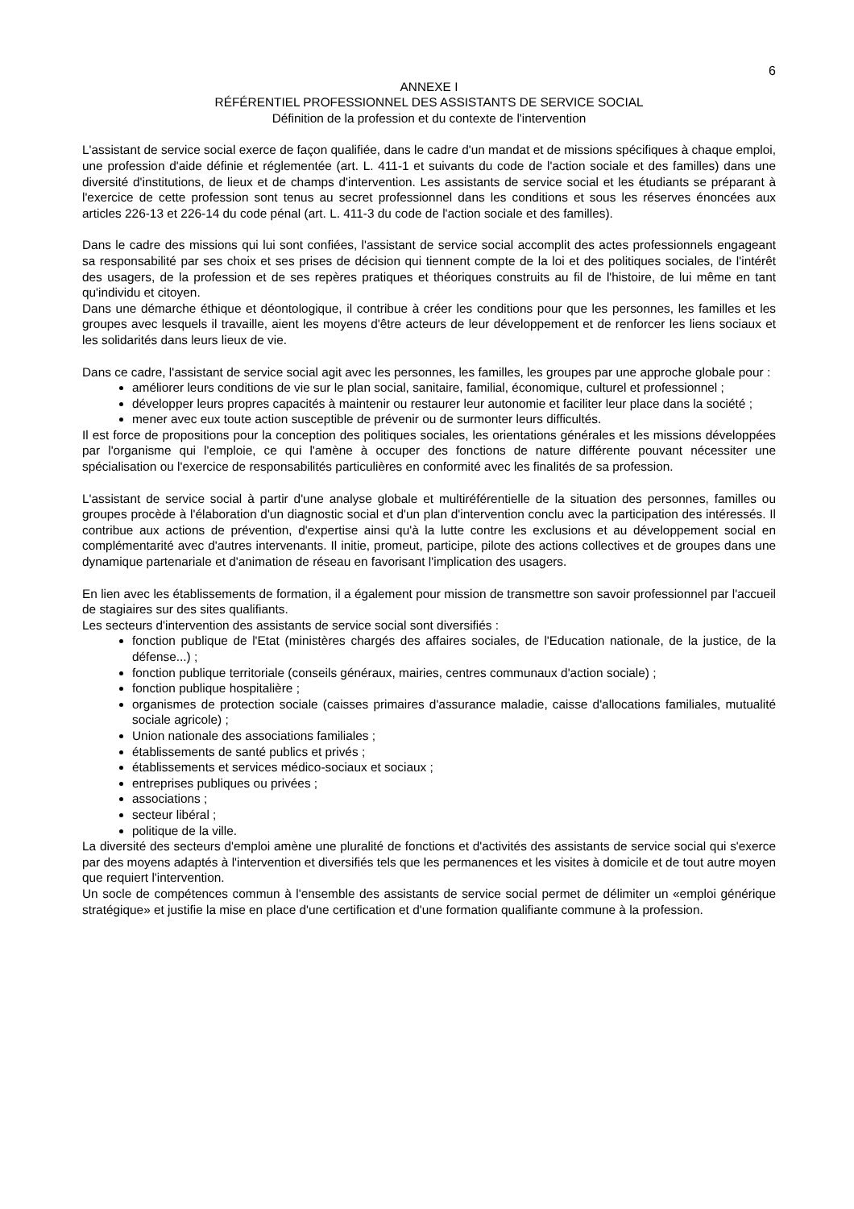6
ANNEXE I
RÉFÉRENTIEL PROFESSIONNEL DES ASSISTANTS DE SERVICE SOCIAL
Définition de la profession et du contexte de l'intervention
L'assistant de service social exerce de façon qualifiée, dans le cadre d'un mandat et de missions spécifiques à chaque emploi, une profession d'aide définie et réglementée (art. L. 411-1 et suivants du code de l'action sociale et des familles) dans une diversité d'institutions, de lieux et de champs d'intervention. Les assistants de service social et les étudiants se préparant à l'exercice de cette profession sont tenus au secret professionnel dans les conditions et sous les réserves énoncées aux articles 226-13 et 226-14 du code pénal (art. L. 411-3 du code de l'action sociale et des familles).
Dans le cadre des missions qui lui sont confiées, l'assistant de service social accomplit des actes professionnels engageant sa responsabilité par ses choix et ses prises de décision qui tiennent compte de la loi et des politiques sociales, de l'intérêt des usagers, de la profession et de ses repères pratiques et théoriques construits au fil de l'histoire, de lui même en tant qu'individu et citoyen.
Dans une démarche éthique et déontologique, il contribue à créer les conditions pour que les personnes, les familles et les groupes avec lesquels il travaille, aient les moyens d'être acteurs de leur développement et de renforcer les liens sociaux et les solidarités dans leurs lieux de vie.
Dans ce cadre, l'assistant de service social agit avec les personnes, les familles, les groupes par une approche globale pour :
améliorer leurs conditions de vie sur le plan social, sanitaire, familial, économique, culturel et professionnel ;
développer leurs propres capacités à maintenir ou restaurer leur autonomie et faciliter leur place dans la société ;
mener avec eux toute action susceptible de prévenir ou de surmonter leurs difficultés.
Il est force de propositions pour la conception des politiques sociales, les orientations générales et les missions développées par l'organisme qui l'emploie, ce qui l'amène à occuper des fonctions de nature différente pouvant nécessiter une spécialisation ou l'exercice de responsabilités particulières en conformité avec les finalités de sa profession.
L'assistant de service social à partir d'une analyse globale et multiréférentielle de la situation des personnes, familles ou groupes procède à l'élaboration d'un diagnostic social et d'un plan d'intervention conclu avec la participation des intéressés. Il contribue aux actions de prévention, d'expertise ainsi qu'à la lutte contre les exclusions et au développement social en complémentarité avec d'autres intervenants. Il initie, promeut, participe, pilote des actions collectives et de groupes dans une dynamique partenariale et d'animation de réseau en favorisant l'implication des usagers.
En lien avec les établissements de formation, il a également pour mission de transmettre son savoir professionnel par l'accueil de stagiaires sur des sites qualifiants.
Les secteurs d'intervention des assistants de service social sont diversifiés :
fonction publique de l'Etat (ministères chargés des affaires sociales, de l'Education nationale, de la justice, de la défense...) ;
fonction publique territoriale (conseils généraux, mairies, centres communaux d'action sociale) ;
fonction publique hospitalière ;
organismes de protection sociale (caisses primaires d'assurance maladie, caisse d'allocations familiales, mutualité sociale agricole) ;
Union nationale des associations familiales ;
établissements de santé publics et privés ;
établissements et services médico-sociaux et sociaux ;
entreprises publiques ou privées ;
associations ;
secteur libéral ;
politique de la ville.
La diversité des secteurs d'emploi amène une pluralité de fonctions et d'activités des assistants de service social qui s'exerce par des moyens adaptés à l'intervention et diversifiés tels que les permanences et les visites à domicile et de tout autre moyen que requiert l'intervention.
Un socle de compétences commun à l'ensemble des assistants de service social permet de délimiter un «emploi générique stratégique» et justifie la mise en place d'une certification et d'une formation qualifiante commune à la profession.